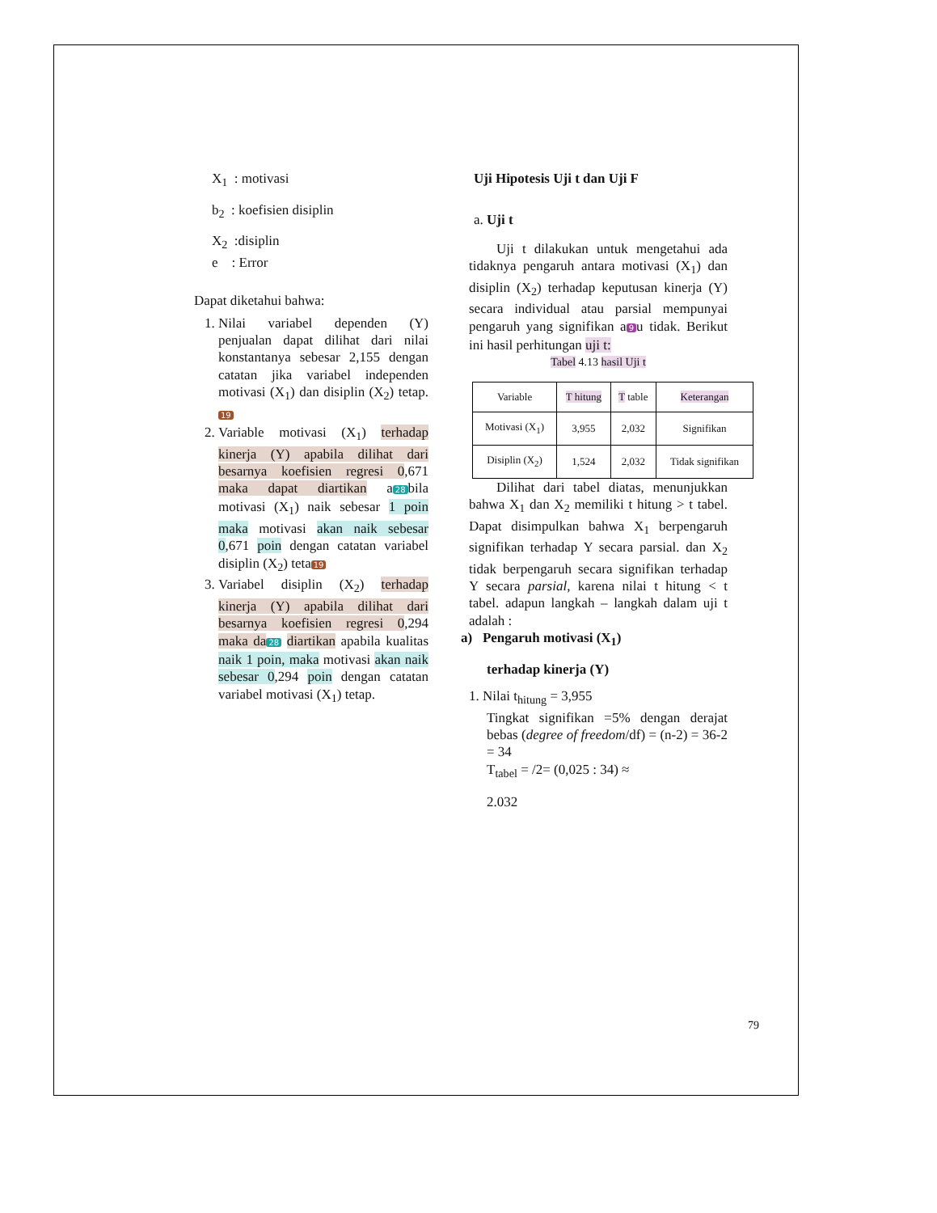X<sub>1</sub> : motivasi
b<sub>2</sub> : koefisien disiplin
X<sub>2</sub> :disiplin
e : Error
Dapat diketahui bahwa:
1. Nilai variabel dependen (Y) penjualan dapat dilihat dari nilai konstantanya sebesar 2,155 dengan catatan jika variabel independen motivasi (X<sub>1</sub>) dan disiplin (X<sub>2</sub>) tetap. 19
2. Variable motivasi (X<sub>1</sub>) terhadap kinerja (Y) apabila dilihat dari besarnya koefisien regresi 0,671 maka dapat diartikan a 28 bila motivasi (X<sub>1</sub>) naik sebesar 1 poin maka motivasi akan naik sebesar 0,671 poin dengan catatan variabel disiplin (X<sub>2</sub>) teta 19
3. Variabel disiplin (X<sub>2</sub>) terhadap kinerja (Y) apabila dilihat dari besarnya koefisien regresi 0,294 maka da 28 diartikan apabila kualitas naik 1 poin, maka motivasi akan naik sebesar 0,294 poin dengan catatan variabel motivasi (X<sub>1</sub>) tetap.
Uji Hipotesis Uji t dan Uji F
a. Uji t
Uji t dilakukan untuk mengetahui ada tidaknya pengaruh antara motivasi (X<sub>1</sub>) dan disiplin (X<sub>2</sub>) terhadap keputusan kinerja (Y) secara individual atau parsial mempunyai pengaruh yang signifikan a 9 u tidak. Berikut ini hasil perhitungan uji t:
Tabel 4.13 hasil Uji t
| Variable | T hitung | T table | Keterangan |
| --- | --- | --- | --- |
| Motivasi (X<sub>1</sub>) | 3,955 | 2,032 | Signifikan |
| Disiplin (X<sub>2</sub>) | 1,524 | 2,032 | Tidak signifikan |
Dilihat dari tabel diatas, menunjukkan bahwa X<sub>1</sub> dan X<sub>2</sub> memiliki t hitung > t tabel. Dapat disimpulkan bahwa X<sub>1</sub> berpengaruh signifikan terhadap Y secara parsial. dan X<sub>2</sub> tidak berpengaruh secara signifikan terhadap Y secara parsial, karena nilai t hitung < t tabel. adapun langkah – langkah dalam uji t adalah :
a) Pengaruh motivasi (X<sub>1</sub>)
terhadap kinerja (Y)
1. Nilai t<sub>hitung</sub> = 3,955
Tingkat signifikan =5% dengan derajat bebas (degree of freedom/df) = (n-2) = 36-2 = 34
T<sub>tabel</sub> = /2= (0,025 : 34) ≈
2.032
79